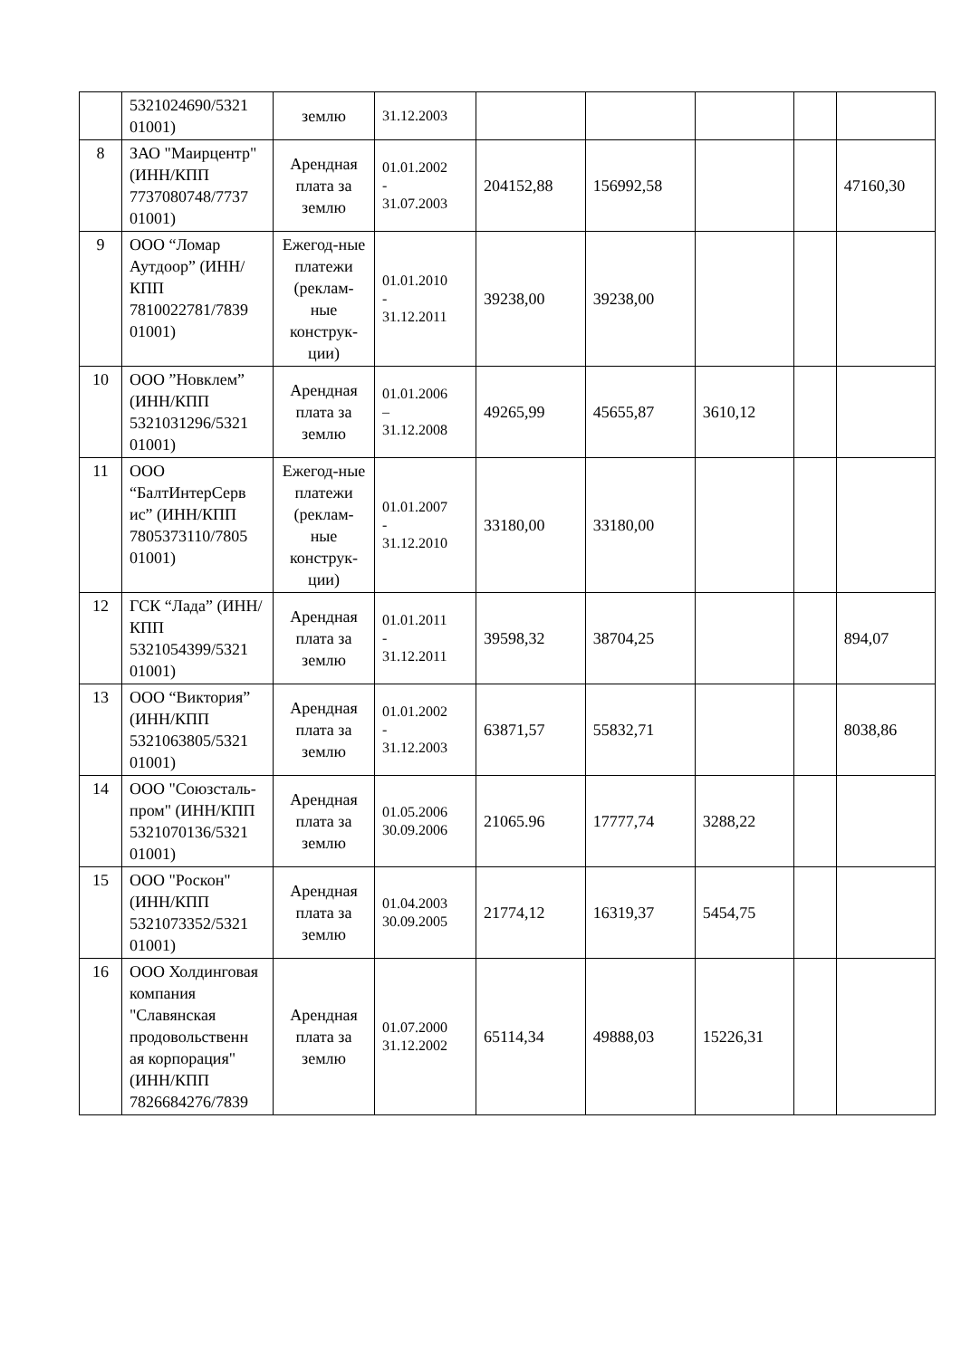| | 5321024690/5321 01001) | землю | 31.12.2003 | | | | | |
| 8 | ЗАО "Маирцентр" (ИНН/КПП 7737080748/7737 01001) | Арендная плата за землю | 01.01.2002 - 31.07.2003 | 204152,88 | 156992,58 | | | 47160,30 |
| 9 | ООО “Ломар Аутдоор” (ИНН/КПП 7810022781/7839 01001) | Ежегод-ные платежи (реклам-ные конструк-ции) | 01.01.2010 - 31.12.2011 | 39238,00 | 39238,00 | | | |
| 10 | ООО ”Новклем” (ИНН/КПП 5321031296/5321 01001) | Арендная плата за землю | 01.01.2006 – 31.12.2008 | 49265,99 | 45655,87 | 3610,12 | | |
| 11 | ООО “БалтИнтерСерв ис” (ИНН/КПП 7805373110/7805 01001) | Ежегод-ные платежи (реклам-ные конструк-ции) | 01.01.2007 - 31.12.2010 | 33180,00 | 33180,00 | | | |
| 12 | ГСК “Лада” (ИНН/КПП 5321054399/5321 01001) | Арендная плата за землю | 01.01.2011 - 31.12.2011 | 39598,32 | 38704,25 | | | 894,07 |
| 13 | ООО “Виктория” (ИНН/КПП 5321063805/5321 01001) | Арендная плата за землю | 01.01.2002 - 31.12.2003 | 63871,57 | 55832,71 | | | 8038,86 |
| 14 | ООО "Союзсталь-пром" (ИНН/КПП 5321070136/5321 01001) | Арендная плата за землю | 01.05.2006 30.09.2006 | 21065.96 | 17777,74 | 3288,22 | | |
| 15 | ООО "Роскон" (ИНН/КПП 5321073352/5321 01001) | Арендная плата за землю | 01.04.2003 30.09.2005 | 21774,12 | 16319,37 | 5454,75 | | |
| 16 | ООО Холдинговая компания "Славянская продовольственн ая корпорация" (ИНН/КПП 7826684276/7839 | Арендная плата за землю | 01.07.2000 31.12.2002 | 65114,34 | 49888,03 | 15226,31 | | |